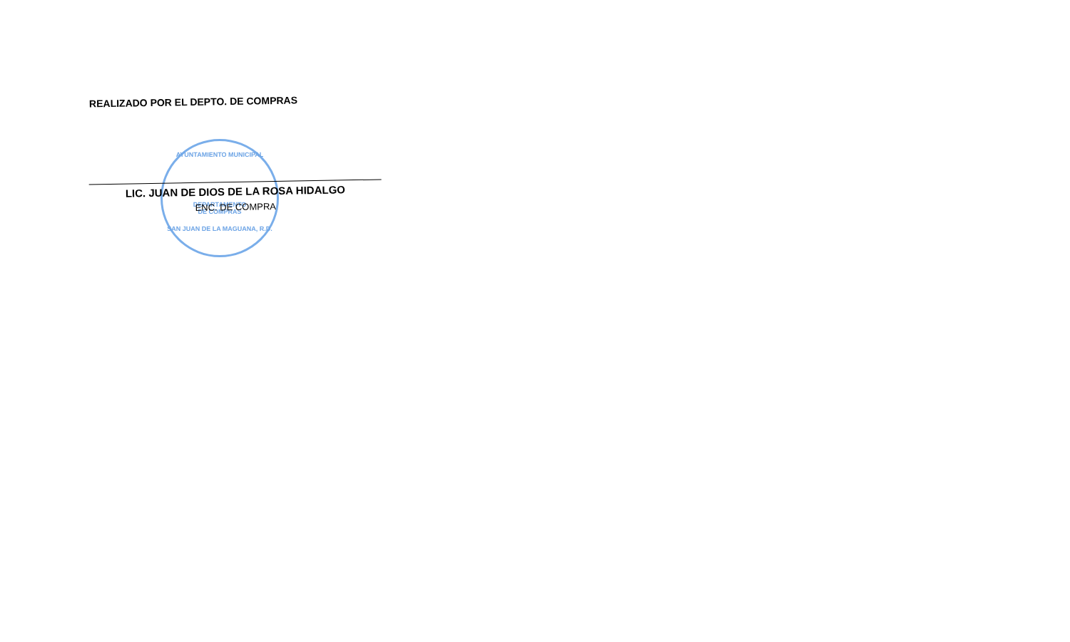AYUNTAMIENTO MUNICIPAL
DEPARTAMENTO
DE COMPRAS
SAN JUAN DE LA MAGUANA, R.D.
REALIZADO POR EL DEPTO. DE COMPRAS
LIC. JUAN DE DIOS DE LA ROSA HIDALGO
ENC. DE COMPRA